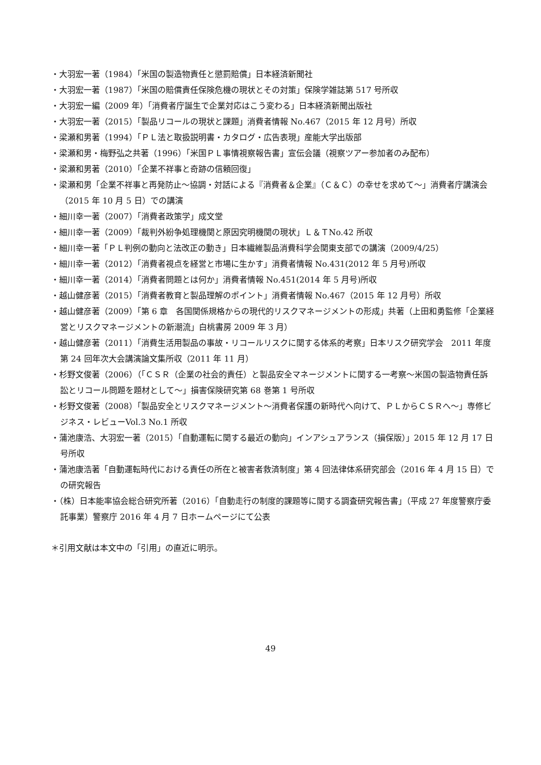・大羽宏一著（1984）「米国の製造物責任と懲罰賠償」日本経済新聞社
・大羽宏一著（1987）「米国の賠償責任保険危機の現状とその対策」保険学雑誌第 517 号所収
・大羽宏一編（2009 年）「消費者庁誕生で企業対応はこう変わる」日本経済新聞出版社
・大羽宏一著（2015）「製品リコールの現状と課題」消費者情報 No.467（2015 年 12 月号）所収
・梁瀬和男著（1994）「ＰＬ法と取扱説明書・カタログ・広告表現」産能大学出版部
・梁瀬和男・梅野弘之共著（1996）「米国ＰＬ事情視察報告書」宣伝会議（視察ツアー参加者のみ配布）
・梁瀬和男著（2010）「企業不祥事と奇跡の信頼回復」
・梁瀬和男「企業不祥事と再発防止～協調・対話による『消費者＆企業』（Ｃ＆Ｃ）の幸せを求めて～」消費者庁講演会（2015 年 10 月 5 日）での講演
・細川幸一著（2007）「消費者政策学」成文堂
・細川幸一著（2009）「裁判外紛争処理機関と原因究明機関の現状」Ｌ＆ＴNo.42 所収
・細川幸一著「ＰＬ判例の動向と法改正の動き」日本繊維製品消費科学会関東支部での講演（2009/4/25）
・細川幸一著（2012）「消費者視点を経営と市場に生かす」消費者情報 No.431(2012 年 5 月号)所収
・細川幸一著（2014）「消費者問題とは何か」消費者情報 No.451(2014 年 5 月号)所収
・越山健彦著（2015）「消費者教育と製品理解のポイント」消費者情報 No.467（2015 年 12 月号）所収
・越山健彦著（2009）「第 6 章　各国関係規格からの現代的リスクマネージメントの形成」共著（上田和勇監修「企業経営とリスクマネージメントの新潮流」白桃書房 2009 年 3 月）
・越山健彦著（2011）「消費生活用製品の事故・リコールリスクに関する体系的考察」日本リスク研究学会　2011 年度第 24 回年次大会講演論文集所収（2011 年 11 月）
・杉野文俊著（2006）（「ＣＳＲ（企業の社会的責任）と製品安全マネージメントに関する一考察～米国の製造物責任訴訟とリコール問題を題材として～」損害保険研究第 68 巻第 1 号所収
・杉野文俊著（2008）「製品安全とリスクマネージメント～消費者保護の新時代へ向けて、ＰＬからＣＳＲへ～」専修ビジネス・レビューVol.3 No.1 所収
・蒲池康浩、大羽宏一著（2015）「自動運転に関する最近の動向」インアシュアランス（損保版）」2015 年 12 月 17 日号所収
・蒲池康浩著「自動運転時代における責任の所在と被害者救済制度」第 4 回法律体系研究部会（2016 年 4 月 15 日）での研究報告
・（株）日本能率協会総合研究所著（2016）「自動走行の制度的課題等に関する調査研究報告書」（平成 27 年度警察庁委託事業）警察庁 2016 年 4 月 7 日ホームページにて公表
＊引用文献は本文中の「引用」の直近に明示。
49